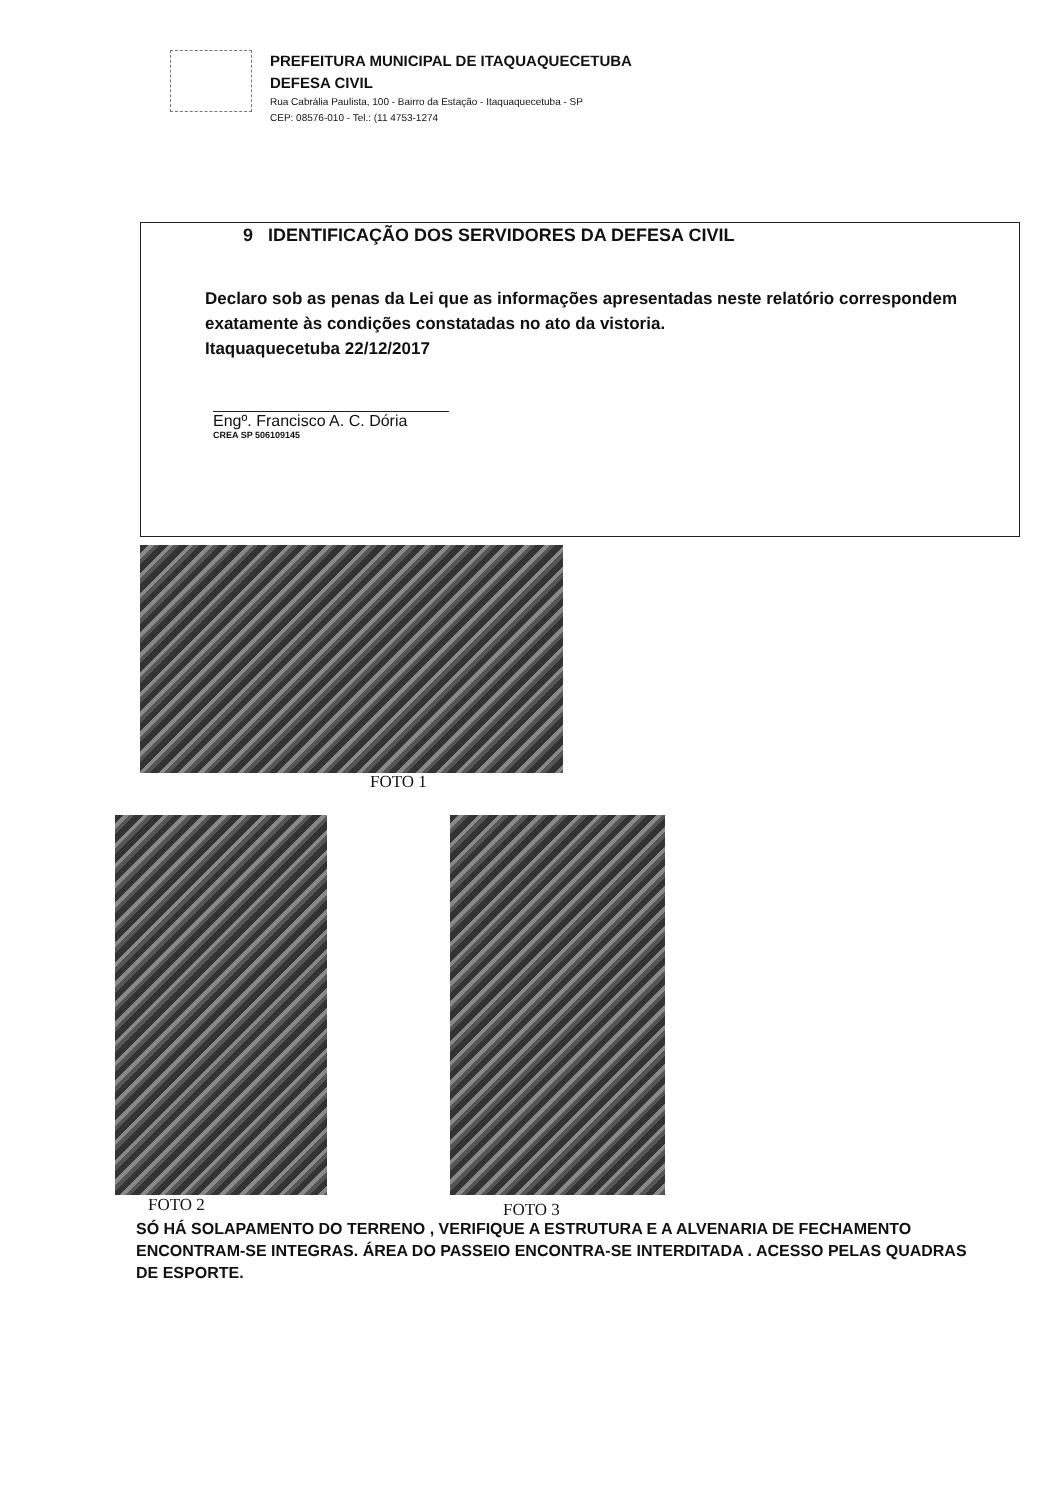PREFEITURA MUNICIPAL DE ITAQUAQUECETUBA
DEFESA CIVIL
Rua Cabrália Paulista, 100 - Bairro da Estação - Itaquaquecetuba - SP
CEP: 08576-010 - Tel.: (11 4753-1274
9 IDENTIFICAÇÃO DOS SERVIDORES DA DEFESA CIVIL
Declaro sob as penas da Lei que as informações apresentadas neste relatório correspondem exatamente às condições constatadas no ato da vistoria.
Itaquaquecetuba 22/12/2017
Engº. Francisco A. C. Dória
CREA SP 506109145
FOTO 1
FOTO 2 FOTO 3
SÓ HÁ SOLAPAMENTO DO TERRENO , VERIFIQUE A ESTRUTURA E A ALVENARIA DE FECHAMENTO ENCONTRAM-SE INTEGRAS. ÁREA DO PASSEIO ENCONTRA-SE INTERDITADA . ACESSO PELAS QUADRAS DE ESPORTE.